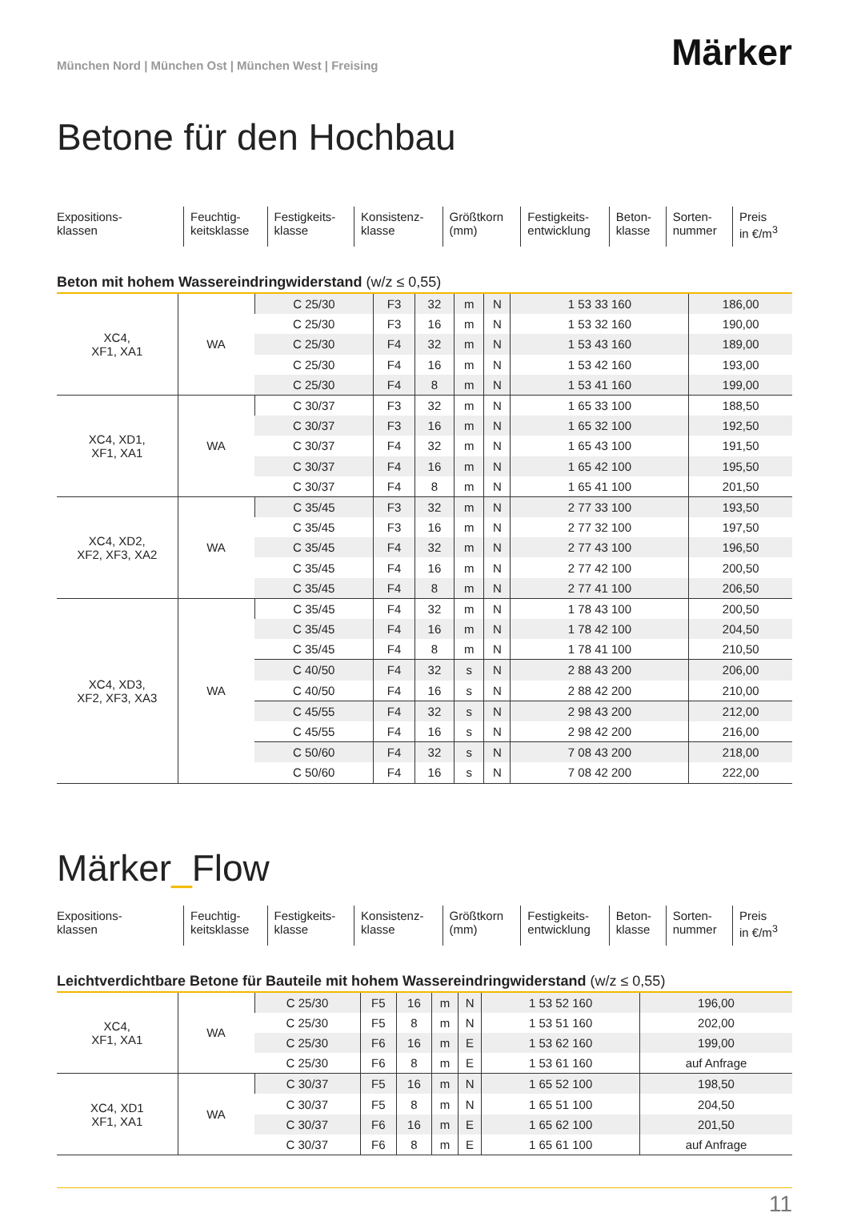München Nord | München Ost | München West | Freising
Märker
Betone für den Hochbau
| Expositions- klassen | Feuchtig- keitsklasse | Festigkeits- klasse | Konsistenz- klasse | Größtkorn (mm) | Festigkeits- entwicklung | Beton- klasse | Sorten- nummer | Preis in €/m<sup>3</sup> |
Beton mit hohem Wassereindringwiderstand (w/z ≤ 0,55)
| XC4, XF1, XA1 | WA | C 25/30 | F3 | 32 | m | N | 1 53 33 160 | 186,00 |
| | | C 25/30 | F3 | 16 | m | N | 1 53 32 160 | 190,00 |
| | | C 25/30 | F4 | 32 | m | N | 1 53 43 160 | 189,00 |
| | | C 25/30 | F4 | 16 | m | N | 1 53 42 160 | 193,00 |
| | | C 25/30 | F4 | 8 | m | N | 1 53 41 160 | 199,00 |
| XC4, XD1, XF1, XA1 | WA | C 30/37 | F3 | 32 | m | N | 1 65 33 100 | 188,50 |
| | | C 30/37 | F3 | 16 | m | N | 1 65 32 100 | 192,50 |
| | | C 30/37 | F4 | 32 | m | N | 1 65 43 100 | 191,50 |
| | | C 30/37 | F4 | 16 | m | N | 1 65 42 100 | 195,50 |
| | | C 30/37 | F4 | 8 | m | N | 1 65 41 100 | 201,50 |
| XC4, XD2, XF2, XF3, XA2 | WA | C 35/45 | F3 | 32 | m | N | 2 77 33 100 | 193,50 |
| | | C 35/45 | F3 | 16 | m | N | 2 77 32 100 | 197,50 |
| | | C 35/45 | F4 | 32 | m | N | 2 77 43 100 | 196,50 |
| | | C 35/45 | F4 | 16 | m | N | 2 77 42 100 | 200,50 |
| | | C 35/45 | F4 | 8 | m | N | 2 77 41 100 | 206,50 |
| XC4, XD3, XF2, XF3, XA3 | WA | C 35/45 | F4 | 32 | m | N | 1 78 43 100 | 200,50 |
| | | C 35/45 | F4 | 16 | m | N | 1 78 42 100 | 204,50 |
| | | C 35/45 | F4 | 8 | m | N | 1 78 41 100 | 210,50 |
| | | C 40/50 | F4 | 32 | s | N | 2 88 43 200 | 206,00 |
| | | C 40/50 | F4 | 16 | s | N | 2 88 42 200 | 210,00 |
| | | C 45/55 | F4 | 32 | s | N | 2 98 43 200 | 212,00 |
| | | C 45/55 | F4 | 16 | s | N | 2 98 42 200 | 216,00 |
| | | C 50/60 | F4 | 32 | s | N | 7 08 43 200 | 218,00 |
| | | C 50/60 | F4 | 16 | s | N | 7 08 42 200 | 222,00 |
Märker_Flow
| Expositions- klassen | Feuchtig- keitsklasse | Festigkeits- klasse | Konsistenz- klasse | Größtkorn (mm) | Festigkeits- entwicklung | Beton- klasse | Sorten- nummer | Preis in €/m<sup>3</sup> |
Leichtverdichtbare Betone für Bauteile mit hohem Wassereindringwiderstand (w/z ≤ 0,55)
| XC4, XF1, XA1 | WA | C 25/30 | F5 | 16 | m | N | 1 53 52 160 | 196,00 |
| | | C 25/30 | F5 | 8 | m | N | 1 53 51 160 | 202,00 |
| | | C 25/30 | F6 | 16 | m | E | 1 53 62 160 | 199,00 |
| | | C 25/30 | F6 | 8 | m | E | 1 53 61 160 | auf Anfrage |
| XC4, XD1 XF1, XA1 | WA | C 30/37 | F5 | 16 | m | N | 1 65 52 100 | 198,50 |
| | | C 30/37 | F5 | 8 | m | N | 1 65 51 100 | 204,50 |
| | | C 30/37 | F6 | 16 | m | E | 1 65 62 100 | 201,50 |
| | | C 30/37 | F6 | 8 | m | E | 1 65 61 100 | auf Anfrage |
11